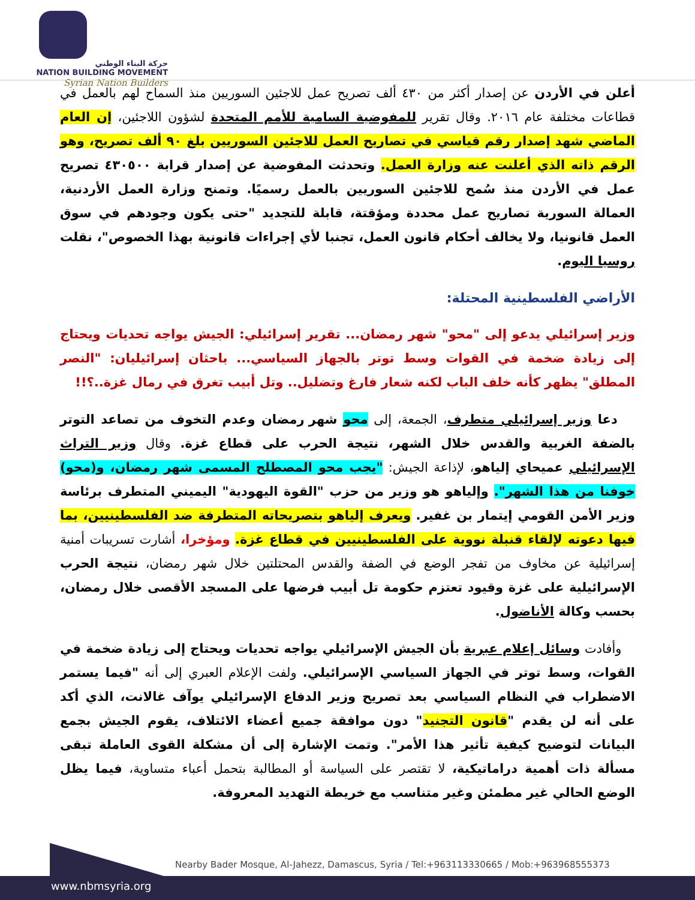حركة البناء الوطني
NATION BUILDING MOVEMENT
Syrian Nation Builders
أعلن في الأردن عن إصدار أكثر من ٤٣٠ ألف تصريح عمل للاجئين السوريين منذ السماح لهم بالعمل في قطاعات مختلفة عام ٢٠١٦. وقال تقرير للمفوضية السامية للأمم المتحدة لشؤون اللاجئين، إن العام الماضي شهد إصدار رقم قياسي في تصاريح العمل للاجئين السوريين بلغ ٩٠ ألف تصريح، وهو الرقم ذاته الذي أعلنت عنه وزارة العمل. وتحدثت المفوضية عن إصدار قرابة ٤٣٠٥٠٠ تصريح عمل في الأردن منذ سُمح للاجئين السوريين بالعمل رسميًا. وتمنح وزارة العمل الأردنية، العمالة السورية تصاريح عمل محددة ومؤقتة، قابلة للتجديد "حتى يكون وجودهم في سوق العمل قانونيا، ولا يخالف أحكام قانون العمل، تجنبا لأي إجراءات قانونية بهذا الخصوص"، نقلت روسيا اليوم.
الأراضي الفلسطينية المحتلة:
وزير إسرائيلي يدعو إلى "محو" شهر رمضان... تقرير إسرائيلي: الجيش يواجه تحديات ويحتاج إلى زيادة ضخمة في القوات وسط توتر بالجهاز السياسي... باحثان إسرائيليان: "النصر المطلق" يظهر كأنه خلف الباب لكنه شعار فارغ وتضليل.. وتل أبيب تغرق في رمال غزة..؟!!
دعا وزير إسرائيلي متطرف، الجمعة، إلى محو شهر رمضان وعدم التخوف من تصاعد التوتر بالضفة الغربية والقدس خلال الشهر، نتيجة الحرب على قطاع غزة. وقال وزير التراث الإسرائيلي عميحاي إلياهو، لإذاعة الجيش: "يجب محو المصطلح المسمى شهر رمضان، و(محو) خوفنا من هذا الشهر". وإلياهو هو وزير من حزب "القوة اليهودية" اليميني المتطرف برئاسة وزير الأمن القومي إيتمار بن غفير. ويعرف إلياهو بتصريحاته المتطرفة ضد الفلسطينيين، بما فيها دعوته لإلقاء قنبلة نووية على الفلسطينيين في قطاع غزة. ومؤخرا، أشارت تسريبات أمنية إسرائيلية عن مخاوف من تفجر الوضع في الضفة والقدس المحتلتين خلال شهر رمضان، نتيجة الحرب الإسرائيلية على غزة وقيود تعتزم حكومة تل أبيب فرضها على المسجد الأقصى خلال رمضان، بحسب وكالة الأناضول.
وأفادت وسائل إعلام عبرية بأن الجيش الإسرائيلي يواجه تحديات ويحتاج إلى زيادة ضخمة في القوات، وسط توتر في الجهاز السياسي الإسرائيلي. ولفت الإعلام العبري إلى أنه "فيما يستمر الاضطراب في النظام السياسي بعد تصريح وزير الدفاع الإسرائيلي يوآف غالانت، الذي أكد على أنه لن يقدم "قانون التجنيد" دون موافقة جميع أعضاء الائتلاف، يقوم الجيش بجمع البيانات لتوضيح كيفية تأثير هذا الأمر". وتمت الإشارة إلى أن مشكلة القوى العاملة تبقى مسألة ذات أهمية دراماتيكية، لا تقتصر على السياسة أو المطالبة بتحمل أعباء متساوية، فيما يظل الوضع الحالي غير مطمئن وغير متناسب مع خريطة التهديد المعروفة.
Nearby Bader Mosque, Al-Jahezz, Damascus, Syria / Tel:+963113330665 / Mob:+963968555373
www.nbmsyria.org